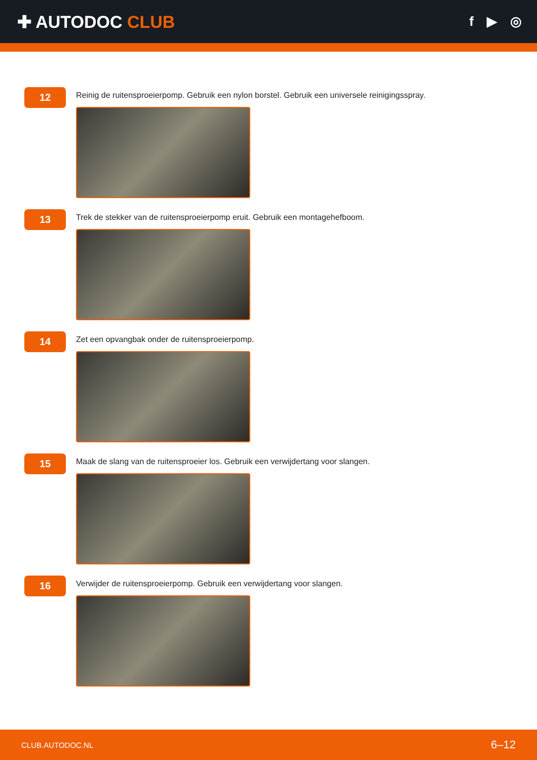✚ AUTODOC CLUB
f ▶ ◎
12
Reinig de ruitensproeierpomp. Gebruik een nylon borstel. Gebruik een universele reinigingsspray.
13
Trek de stekker van de ruitensproeierpomp eruit. Gebruik een montagehefboom.
14
Zet een opvangbak onder de ruitensproeierpomp.
15
Maak de slang van de ruitensproeier los. Gebruik een verwijdertang voor slangen.
16
Verwijder de ruitensproeierpomp. Gebruik een verwijdertang voor slangen.
CLUB.AUTODOC.NL 6–12